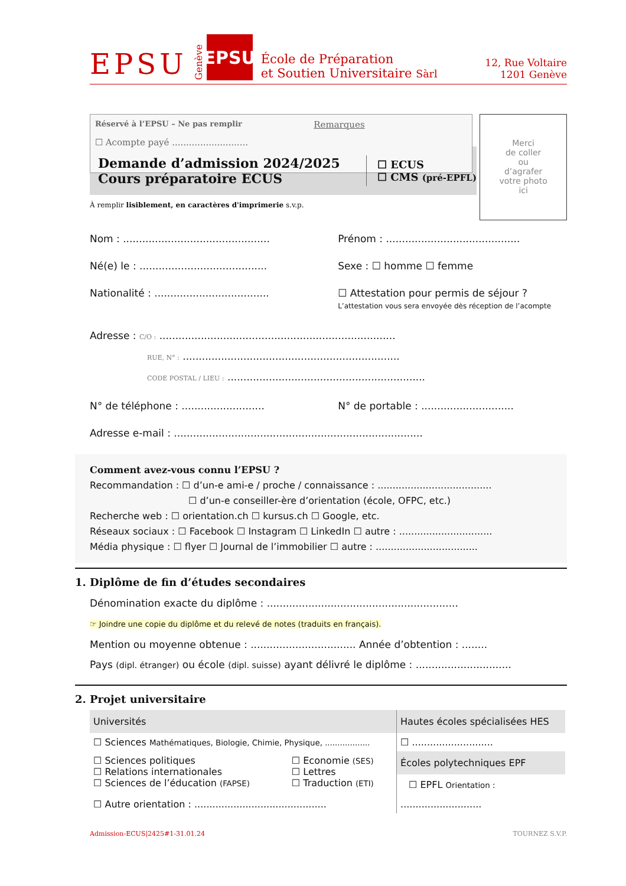EPSU Genève EPSU École de Préparation
et Soutien Universitaire Sàrl 12, Rue Voltaire
1201 Genève
Réservé à l’EPSU – Ne pas remplir
☐ Acompte payé ...........................
Remarques
Merci
de coller
ou
d’agrafer
votre photo
ici
Demande d’admission 2024/2025
Cours préparatoire ECUS
☐ ECUS
☐ CMS (pré-EPFL)
À remplir lisiblement, en caractères d'imprimerie s.v.p.
Nom : .............................................. Prénom : ..........................................
Né(e) le : ........................................ Sexe : ☐ homme ☐ femme
Nationalité : .................................... ☐ Attestation pour permis de séjour ?
L’attestation vous sera envoyée dès réception de l’acompte
Adresse : C/O : ..........................................................................
RUE, N° : ....................................................................
CODE POSTAL / LIEU : ..............................................................
N° de téléphone : .......................... N° de portable : .............................
Adresse e-mail : ..............................................................................
Comment avez-vous connu l’EPSU ?
Recommandation : ☐ d’un-e ami-e / proche / connaissance : ......................................
☐ d’un-e conseiller-ère d’orientation (école, OFPC, etc.)
Recherche web : ☐ orientation.ch ☐ kursus.ch ☐ Google, etc.
Réseaux sociaux : ☐ Facebook ☐ Instagram ☐ LinkedIn ☐ autre : ...............................
Média physique : ☐ flyer ☐ Journal de l’immobilier ☐ autre : ..................................
1. Diplôme de fin d’études secondaires
Dénomination exacte du diplôme : ............................................................
☞ Joindre une copie du diplôme et du relevé de notes (traduits en français).
Mention ou moyenne obtenue : ................................. Année d’obtention : ........
Pays (dipl. étranger) ou école (dipl. suisse) ayant délivré le diplôme : ..............................
2. Projet universitaire
| Universités | | Hautes écoles spécialisées HES |
| --- | --- | --- |
| ☐ Sciences Mathématiques, Biologie, Chimie, Physique, .................. | | ☐ ........................... |
| ☐ Sciences politiques ☐ Relations internationales ☐ Sciences de l’éducation (FAPSE) | ☐ Economie (SES) ☐ Lettres ☐ Traduction (ETI) | Écoles polytechniques EPF ☐ EPFL Orientation : |
| ☐ Autre orientation : ............................................ | | ........................... |
Admission-ECUS|2425#1-31.01.24 TOURNEZ S.V.P.